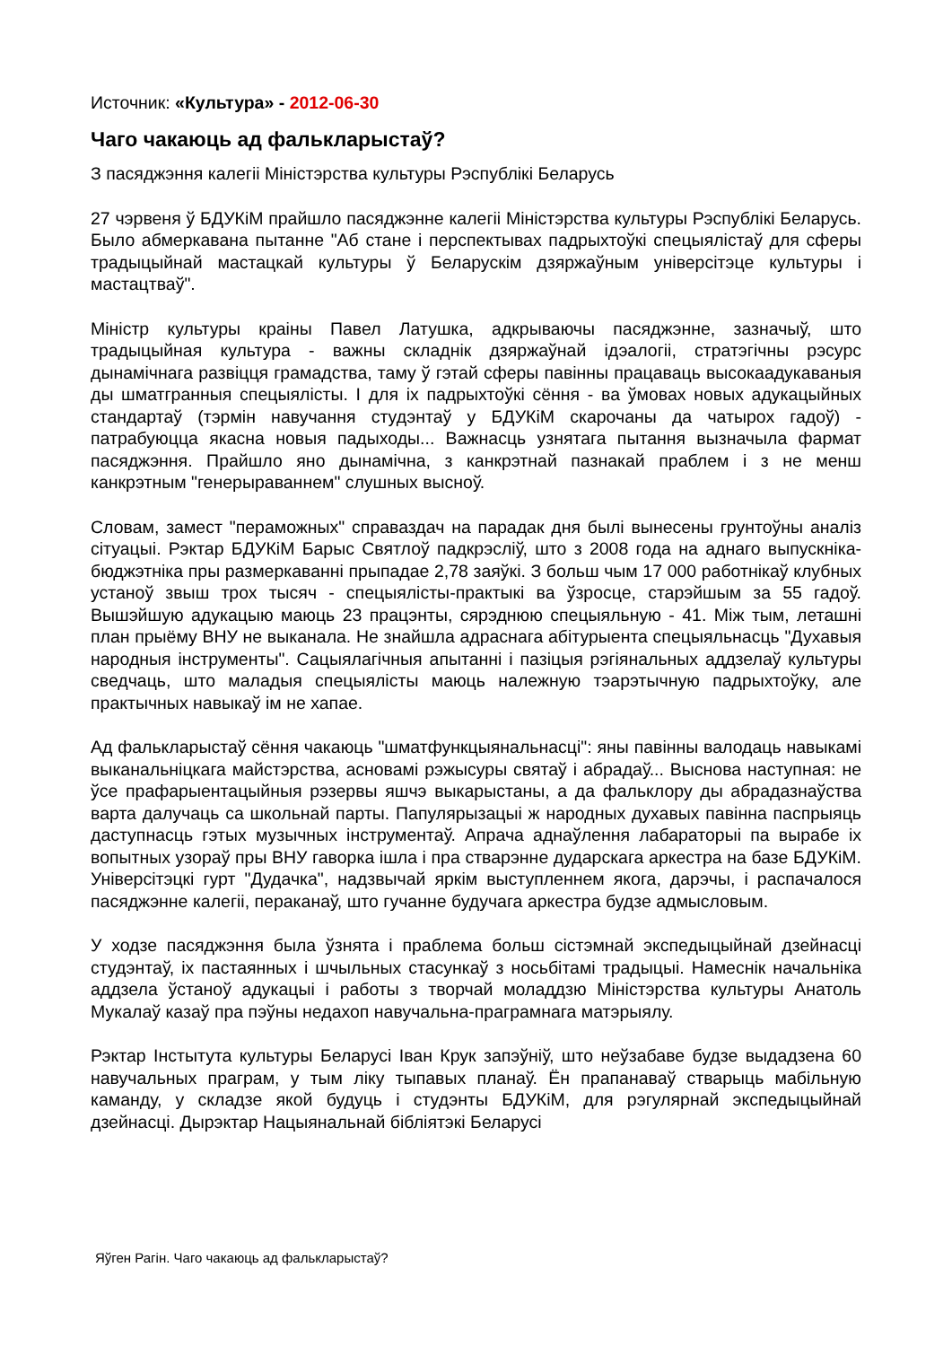Источник: «Культура» - 2012-06-30
Чаго чакаюць ад фальклары­стаў?
З пасяджэння калегіі Міністэрства культуры Рэспублікі Беларусь
27 чэрвеня ў БДУКіМ прайшло пасяджэнне калегіі Міністэрства культуры Рэспублікі Беларусь. Было абмеркавана пытанне "Аб стане і перспектывах падрыхтоўкі спецыялістаў для сферы традыцыйнай мастацкай культуры ў Беларускім дзяржаўным універсітэце культуры і мастацтваў".
Міністр культуры краіны Павел Латушка, адкрываючы пасяджэнне, зазначыў, што традыцыйная культура - важны складнік дзяржаўнай ідэалогіі, стратэгічны рэсурс дынамічнага развіцця грамадства, таму ў гэтай сферы павінны працаваць высокаадукаваныя ды шматгранныя спецыялісты. І для іх падрыхтоўкі сёння - ва ўмовах новых адукацыйных стандартаў (тэрмін навучання студэнтаў у БДУКіМ скарочаны да чатырох гадоў) - патрабуюцца якасна новыя падыходы... Важнасць узнятага пытання вызначыла фармат пасяджэння. Прайшло яно дынамічна, з канкрэтнай пазнакай праблем і з не менш канкрэтным "генерыраваннем" слушных высноў.
Словам, замест "пераможных" справаздач на парадак дня былі вынесены грунтоўны аналіз сітуацыі. Рэктар БДУКіМ Барыс Святлоў падкрэсліў, што з 2008 года на аднаго выпускніка-бюджэтніка пры размеркаванні прыпадае 2,78 заяўкі. З больш чым 17 000 работнікаў клубных устаноў звыш трох тысяч - спецыялісты-практыкі ва ўзросце, старэйшым за 55 гадоў. Вышэйшую адукацыю маюць 23 працэнты, сярэднюю спецыяльную - 41. Між тым, леташні план прыёму ВНУ не выканала. Не знайшла адраснага абітурыента спецыяльнасць "Духавыя народныя інструменты". Сацыялагічныя апытанні і пазіцыя рэгіянальных аддзелаў культуры сведчаць, што маладыя спецыялісты маюць належную тэарэтычную падрыхтоўку, але практычных навыкаў ім не хапае.
Ад фалькларыстаў сёння чакаюць "шматфункцыянальнасці": яны павінны валодаць навыкамі выканальніцкага майстэрства, асновамі рэжысуры святаў і абрадаў... Выснова наступная: не ўсе прафарыентацыйныя рэзервы яшчэ выкарыстаны, а да фальклору ды абрадазнаўства варта далучаць са школьнай парты. Папулярызацыі ж народных духавых павінна паспрыяць даступнасць гэтых музычных інструментаў. Апрача аднаўлення лабараторыі па вырабе іх вопытных узораў пры ВНУ гаворка ішла і пра стварэнне дударскага аркестра на базе БДУКіМ. Універсітэцкі гурт "Дудачка", надзвычай яркім выступленнем якога, дарэчы, і распачалося пасяджэнне калегіі, пераканаў, што гучанне будучага аркестра будзе адмысловым.
У ходзе пасяджэння была ўзнята і праблема больш сістэмнай экспедыцыйнай дзейнасці студэнтаў, іх пастаянных і шчыльных стасункаў з носьбітамі традыцыі. Намеснік начальніка аддзела ўстаноў адукацыі і работы з творчай моладдзю Міністэрства культуры Анатоль Мукалаў казаў пра пэўны недахоп навучальна-праграмнага матэрыялу.
Рэктар Інстытута культуры Беларусі Іван Крук запэўніў, што неўзабаве будзе выдадзена 60 навучальных праграм, у тым ліку тыпавых планаў. Ён прапанаваў стварыць мабільную каманду, у складзе якой будуць і студэнты БДУКіМ, для рэгулярнай экспедыцыйнай дзейнасці. Дырэктар Нацыянальнай бібліятэкі Беларусі
Яўген Рагін. Чаго чакаюць ад фалькларыстаў?